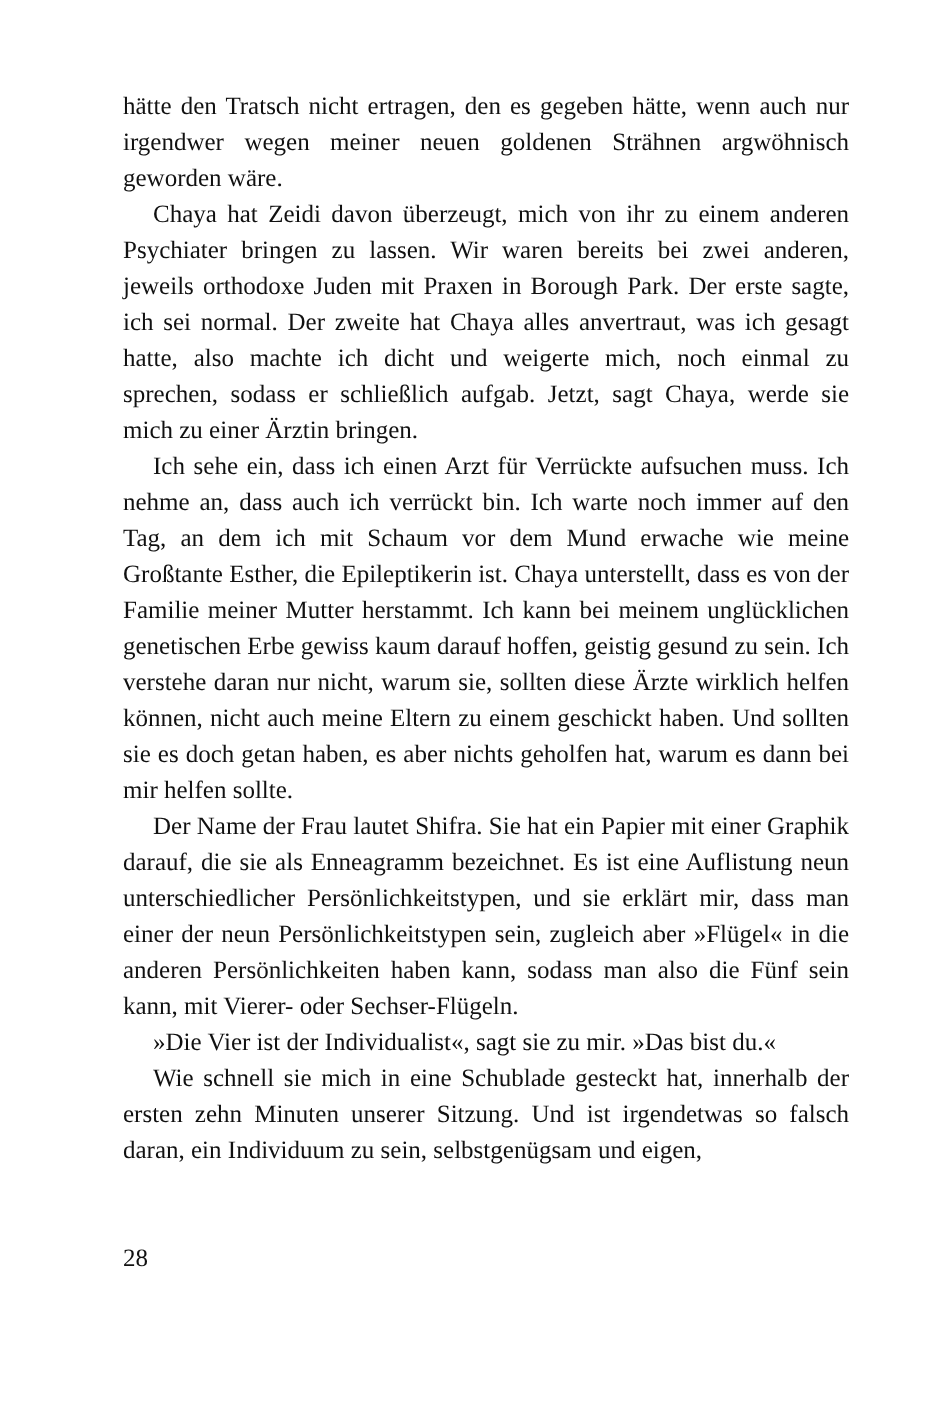hätte den Tratsch nicht ertragen, den es gegeben hätte, wenn auch nur irgendwer wegen meiner neuen goldenen Strähnen argwöhnisch geworden wäre.
Chaya hat Zeidi davon überzeugt, mich von ihr zu einem anderen Psychiater bringen zu lassen. Wir waren bereits bei zwei anderen, jeweils orthodoxe Juden mit Praxen in Borough Park. Der erste sagte, ich sei normal. Der zweite hat Chaya alles anvertraut, was ich gesagt hatte, also machte ich dicht und weigerte mich, noch einmal zu sprechen, sodass er schließlich aufgab. Jetzt, sagt Chaya, werde sie mich zu einer Ärztin bringen.
Ich sehe ein, dass ich einen Arzt für Verrückte aufsuchen muss. Ich nehme an, dass auch ich verrückt bin. Ich warte noch immer auf den Tag, an dem ich mit Schaum vor dem Mund erwache wie meine Großtante Esther, die Epileptikerin ist. Chaya unterstellt, dass es von der Familie meiner Mutter herstammt. Ich kann bei meinem unglücklichen genetischen Erbe gewiss kaum darauf hoffen, geistig gesund zu sein. Ich verstehe daran nur nicht, warum sie, sollten diese Ärzte wirklich helfen können, nicht auch meine Eltern zu einem geschickt haben. Und sollten sie es doch getan haben, es aber nichts geholfen hat, warum es dann bei mir helfen sollte.
Der Name der Frau lautet Shifra. Sie hat ein Papier mit einer Graphik darauf, die sie als Enneagramm bezeichnet. Es ist eine Auflistung neun unterschiedlicher Persönlichkeitstypen, und sie erklärt mir, dass man einer der neun Persönlichkeitstypen sein, zugleich aber »Flügel« in die anderen Persönlichkeiten haben kann, sodass man also die Fünf sein kann, mit Vierer- oder Sechser-Flügeln.
»Die Vier ist der Individualist«, sagt sie zu mir. »Das bist du.«
Wie schnell sie mich in eine Schublade gesteckt hat, innerhalb der ersten zehn Minuten unserer Sitzung. Und ist irgendetwas so falsch daran, ein Individuum zu sein, selbstgenügsam und eigen,
28